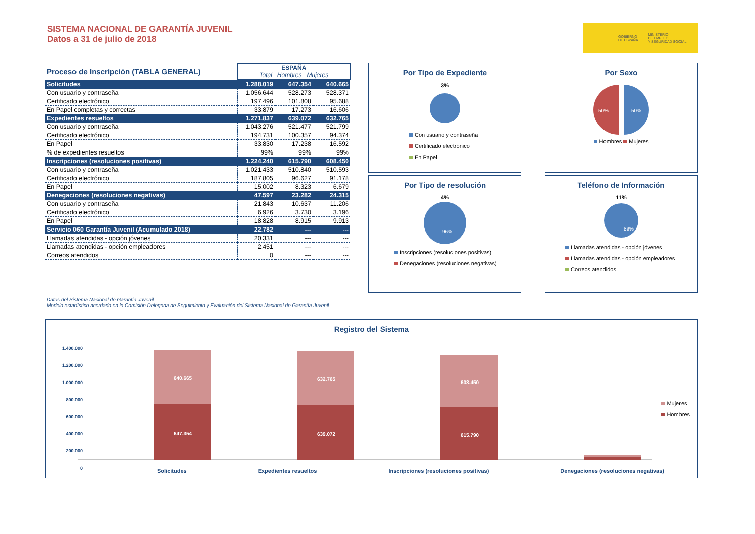SISTEMA NACIONAL DE GARANTÍA JUVENIL
Datos a 31 de julio de 2018
GOBIERNO
DE ESPAÑA MINISTERIO
DE EMPLEO
Y SEGURIDAD SOCIAL
| Proceso de Inscripción (TABLA GENERAL) | ESPAÑA Total Hombres Mujeres | | |
| Solicitudes | 1.288.019 | 647.354 | 640.665 |
| Con usuario y contraseña | 1.056.644 | 528.273 | 528.371 |
| Certificado electrónico | 197.496 | 101.808 | 95.688 |
| En Papel completas y correctas | 33.879 | 17.273 | 16.606 |
| Expedientes resueltos | 1.271.837 | 639.072 | 632.765 |
| Con usuario y contraseña | 1.043.276 | 521.477 | 521.799 |
| Certificado electrónico | 194.731 | 100.357 | 94.374 |
| En Papel | 33.830 | 17.238 | 16.592 |
| % de expedientes resueltos | 99% | 99% | 99% |
| Inscripciones (resoluciones positivas) | 1.224.240 | 615.790 | 608.450 |
| Con usuario y contraseña | 1.021.433 | 510.840 | 510.593 |
| Certificado electrónico | 187.805 | 96.627 | 91.178 |
| En Papel | 15.002 | 8.323 | 6.679 |
| Denegaciones (resoluciones negativas) | 47.597 | 23.282 | 24.315 |
| Con usuario y contraseña | 21.843 | 10.637 | 11.206 |
| Certificado electrónico | 6.926 | 3.730 | 3.196 |
| En Papel | 18.828 | 8.915 | 9.913 |
| Servicio 060 Garantía Juvenil (Acumulado 2018) | 22.782 | --- | --- |
| Llamadas atendidas - opción jóvenes | 20.331 | --- | --- |
| Llamadas atendidas - opción empleadores | 2.451 | --- | --- |
| Correos atendidos | 0 | --- | --- |
Datos del Sistema Nacional de Garantía Juvenil
Modelo estadístico acordado en la Comisión Delegada de Seguimiento y Evaluación del Sistema Nacional de Garantía Juvenil
Por Tipo de Expediente
3%
Con usuario y contraseña
Certificado electrónico
En Papel
Por Sexo
50%
50%
Hombres Mujeres
Por Tipo de resolución
4%
96%
Inscripciones (resoluciones positivas)
Denegaciones (resoluciones negativas)
Teléfono de Información
11%
89%
Llamadas atendidas - opción jóvenes
Llamadas atendidas - opción empleadores
Correos atendidos
Registro del Sistema
1.400.000
1.200.000
1.000.000
800.000
600.000
400.000
200.000
0
640.665
647.354
632.765
639.072
608.450
615.790
Mujeres
Hombres
Solicitudes Expedientes resueltos Inscripciones (resoluciones positivas) Denegaciones (resoluciones negativas)